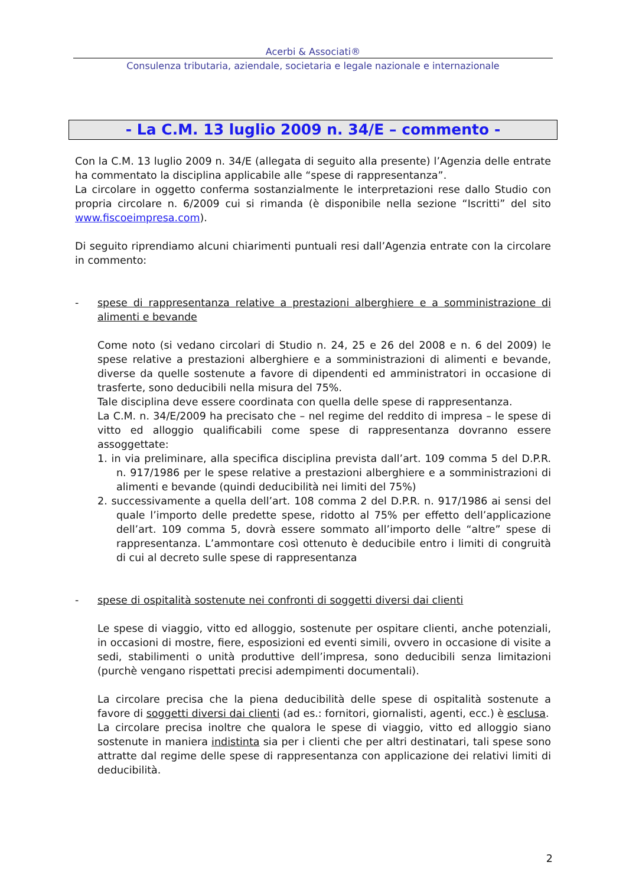Acerbi & Associati®
Consulenza tributaria, aziendale, societaria e legale nazionale e internazionale
- La C.M. 13 luglio 2009 n. 34/E – commento -
Con la C.M. 13 luglio 2009 n. 34/E (allegata di seguito alla presente) l’Agenzia delle entrate ha commentato la disciplina applicabile alle “spese di rappresentanza”.
La circolare in oggetto conferma sostanzialmente le interpretazioni rese dallo Studio con propria circolare n. 6/2009 cui si rimanda (è disponibile nella sezione “Iscritti” del sito www.fiscoeimpresa.com).
Di seguito riprendiamo alcuni chiarimenti puntuali resi dall’Agenzia entrate con la circolare in commento:
- spese di rappresentanza relative a prestazioni alberghiere e a somministrazione di alimenti e bevande
Come noto (si vedano circolari di Studio n. 24, 25 e 26 del 2008 e n. 6 del 2009) le spese relative a prestazioni alberghiere e a somministrazioni di alimenti e bevande, diverse da quelle sostenute a favore di dipendenti ed amministratori in occasione di trasferte, sono deducibili nella misura del 75%.
Tale disciplina deve essere coordinata con quella delle spese di rappresentanza.
La C.M. n. 34/E/2009 ha precisato che – nel regime del reddito di impresa – le spese di vitto ed alloggio qualificabili come spese di rappresentanza dovranno essere assoggettate:
1. in via preliminare, alla specifica disciplina prevista dall’art. 109 comma 5 del D.P.R. n. 917/1986 per le spese relative a prestazioni alberghiere e a somministrazioni di alimenti e bevande (quindi deducibilità nei limiti del 75%)
2. successivamente a quella dell’art. 108 comma 2 del D.P.R. n. 917/1986 ai sensi del quale l’importo delle predette spese, ridotto al 75% per effetto dell’applicazione dell’art. 109 comma 5, dovrà essere sommato all’importo delle “altre” spese di rappresentanza. L’ammontare così ottenuto è deducibile entro i limiti di congruità di cui al decreto sulle spese di rappresentanza
- spese di ospitalità sostenute nei confronti di soggetti diversi dai clienti
Le spese di viaggio, vitto ed alloggio, sostenute per ospitare clienti, anche potenziali, in occasioni di mostre, fiere, esposizioni ed eventi simili, ovvero in occasione di visite a sedi, stabilimenti o unità produttive dell’impresa, sono deducibili senza limitazioni (purchè vengano rispettati precisi adempimenti documentali).
La circolare precisa che la piena deducibilità delle spese di ospitalità sostenute a favore di soggetti diversi dai clienti (ad es.: fornitori, giornalisti, agenti, ecc.) è esclusa.
La circolare precisa inoltre che qualora le spese di viaggio, vitto ed alloggio siano sostenute in maniera indistinta sia per i clienti che per altri destinatari, tali spese sono attratte dal regime delle spese di rappresentanza con applicazione dei relativi limiti di deducibilità.
2